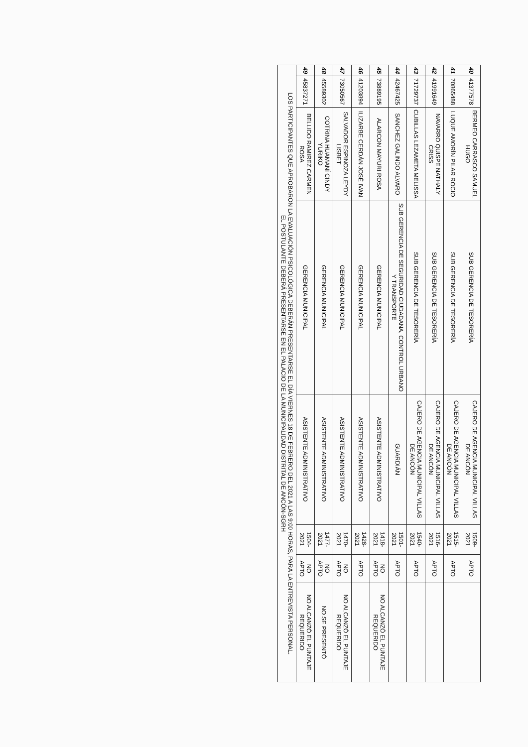| 40 | 41377578 | BERMEO CARRASCO SAMUEL HUGO | SUB GERENCIA DE TESORERÍA | CAJERO DE AGENCIA MUNICIPAL VILLAS DE ANCÓN | 1509-2021 | APTO | |
| 41 | 70865488 | LUQUE AMORÍN PILAR ROCIO | SUB GERENCIA DE TESORERÍA | CAJERO DE AGENCIA MUNICIPAL VILLAS DE ANCÓN | 1515-2021 | APTO | |
| 42 | 41991649 | NAVARRO QUISPE NATHALY CRISS | SUB GERENCIA DE TESORERÍA | CAJERO DE AGENCIA MUNICIPAL VILLAS DE ANCÓN | 1516-2021 | APTO | |
| 43 | 71729737 | CUBILLAS LEZAMETA MELISSA | SUB GERENCIA DE TESORERÍA | CAJERO DE AGENCIA MUNICIPAL VILLAS DE ANCÓN | 1540-2021 | APTO | |
| 44 | 42467425 | SANCHEZ GALINDO ALVARO | SUB GERENCIA DE SEGURIDAD CIUDADANA, CONTROL URBANO Y TRANSPORTE | GUARDIÁN | 1501-2021 | APTO | |
| 45 | 73889195 | ALARCON MAYURI ROSA | GERENCIA MUNICIPAL | ASISTENTE ADMINISTRATIVO | 1418-2021 | NO APTO | NO ALCANZÓ EL PUNTAJE REQUERIDO |
| 46 | 41203894 | ILIZARBE CERDÁN JOSÉ IVAN | GERENCIA MUNICIPAL | ASISTENTE ADMINISTRATIVO | 1428-2021 | APTO | |
| 47 | 73050567 | SALVADOR ESPINOZA LEYDY LISBET | GERENCIA MUNICIPAL | ASISTENTE ADMINISTRATIVO | 1470-2021 | NO APTO | NO ALCANZÓ EL PUNTAJE REQUERIDO |
| 48 | 45589302 | COTRINA HUAMANÍ CINDY YURIKO | GERENCIA MUNICIPAL | ASISTENTE ADMINISTRATIVO | 1477-2021 | NO APTO | NO SE PRESENTÓ |
| 49 | 45837271 | BELLIDO RAMIREZ CARMEN ROSA | GERENCIA MUNICIPAL | ASISTENTE ADMINISTRATIVO | 1504-2021 | NO APTO | NO ALCANZÓ EL PUNTAJE REQUERIDO |
LOS PARTICIPANTES QUE APROBARON LA EVALUACIÓN PSICOLÓGICA DEBERÁN PRESENTARSE EL DÍA VIERNES 18 DE FEBRERO DEL 2021 A LAS 9:00 HORAS, PARA LA ENTREVISTA PERSONAL.
EL POSTULANTE DEBERÁ PRESENTARSE EN EL PALACIO DE LA MUNICIPALIDAD DISTRITAL DE ANCÓN-SGRH